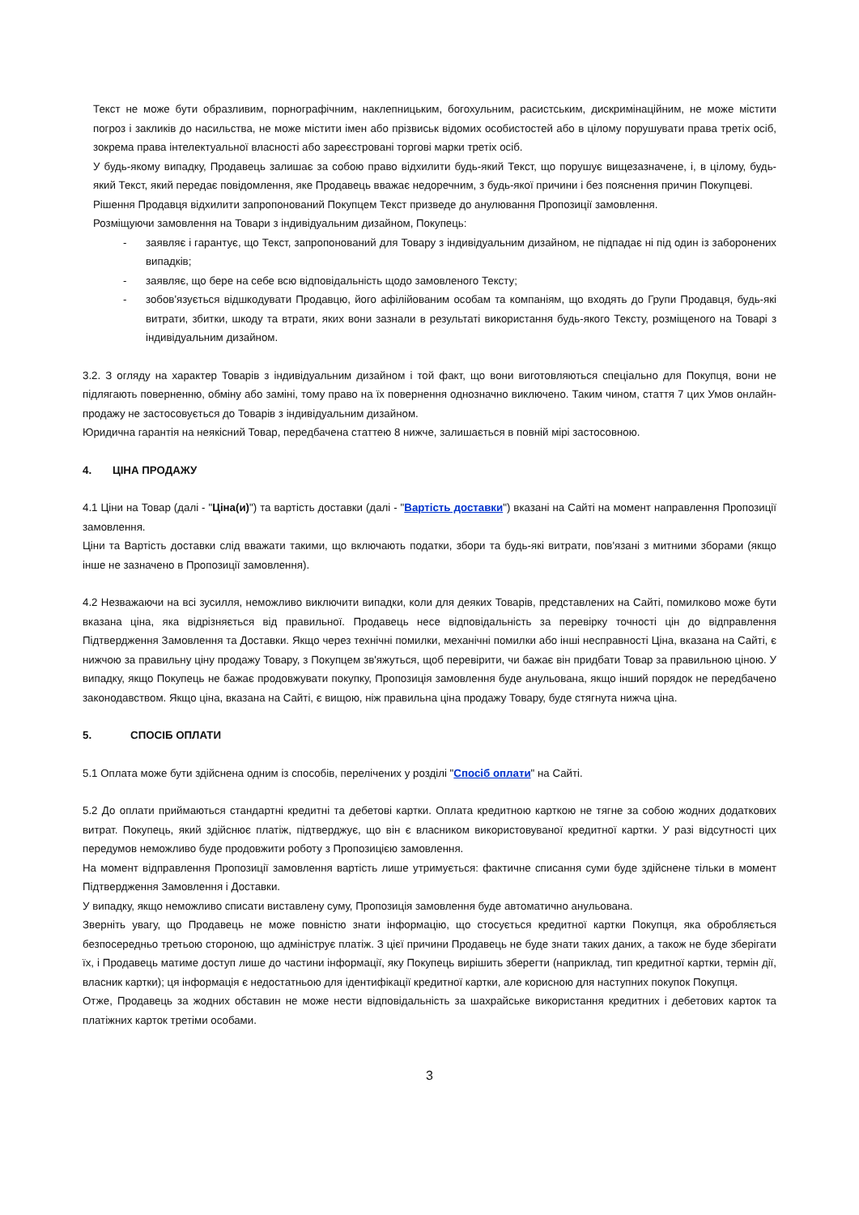Текст не може бути образливим, порнографічним, наклепницьким, богохульним, расистським, дискримінаційним, не може містити погроз і закликів до насильства, не може містити імен або прізвиськ відомих особистостей або в цілому порушувати права третіх осіб, зокрема права інтелектуальної власності або зареєстровані торгові марки третіх осіб.
У будь-якому випадку, Продавець залишає за собою право відхилити будь-який Текст, що порушує вищезазначене, і, в цілому, будь-який Текст, який передає повідомлення, яке Продавець вважає недоречним, з будь-якої причини і без пояснення причин Покупцеві.
Рішення Продавця відхилити запропонований Покупцем Текст призведе до анулювання Пропозиції замовлення.
Розміщуючи замовлення на Товари з індивідуальним дизайном, Покупець:
- заявляє і гарантує, що Текст, запропонований для Товару з індивідуальним дизайном, не підпадає ні під один із заборонених випадків;
- заявляє, що бере на себе всю відповідальність щодо замовленого Тексту;
- зобов'язується відшкодувати Продавцю, його афілійованим особам та компаніям, що входять до Групи Продавця, будь-які витрати, збитки, шкоду та втрати, яких вони зазнали в результаті використання будь-якого Тексту, розміщеного на Товарі з індивідуальним дизайном.
3.2. З огляду на характер Товарів з індивідуальним дизайном і той факт, що вони виготовляються спеціально для Покупця, вони не підлягають поверненню, обміну або заміні, тому право на їх повернення однозначно виключено. Таким чином, стаття 7 цих Умов онлайн-продажу не застосовується до Товарів з індивідуальним дизайном.
Юридична гарантія на неякісний Товар, передбачена статтею 8 нижче, залишається в повній мірі застосовною.
4. ЦІНА ПРОДАЖУ
4.1 Ціни на Товар (далі - "Ціна(и)") та вартість доставки (далі - "Вартість доставки") вказані на Сайті на момент направлення Пропозиції замовлення.
Ціни та Вартість доставки слід вважати такими, що включають податки, збори та будь-які витрати, пов'язані з митними зборами (якщо інше не зазначено в Пропозиції замовлення).
4.2 Незважаючи на всі зусилля, неможливо виключити випадки, коли для деяких Товарів, представлених на Сайті, помилково може бути вказана ціна, яка відрізняється від правильної. Продавець несе відповідальність за перевірку точності цін до відправлення Підтвердження Замовлення та Доставки. Якщо через технічні помилки, механічні помилки або інші несправності Ціна, вказана на Сайті, є нижчою за правильну ціну продажу Товару, з Покупцем зв'яжуться, щоб перевірити, чи бажає він придбати Товар за правильною ціною. У випадку, якщо Покупець не бажає продовжувати покупку, Пропозиція замовлення буде анульована, якщо інший порядок не передбачено законодавством. Якщо ціна, вказана на Сайті, є вищою, ніж правильна ціна продажу Товару, буде стягнута нижча ціна.
5. СПОСІБ ОПЛАТИ
5.1 Оплата може бути здійснена одним із способів, перелічених у розділі "Спосіб оплати" на Сайті.
5.2 До оплати приймаються стандартні кредитні та дебетові картки. Оплата кредитною карткою не тягне за собою жодних додаткових витрат. Покупець, який здійснює платіж, підтверджує, що він є власником використовуваної кредитної картки. У разі відсутності цих передумов неможливо буде продовжити роботу з Пропозицією замовлення.
На момент відправлення Пропозиції замовлення вартість лише утримується: фактичне списання суми буде здійснене тільки в момент Підтвердження Замовлення і Доставки.
У випадку, якщо неможливо списати виставлену суму, Пропозиція замовлення буде автоматично анульована.
Зверніть увагу, що Продавець не може повністю знати інформацію, що стосується кредитної картки Покупця, яка обробляється безпосередньо третьою стороною, що адмініструє платіж. З цієї причини Продавець не буде знати таких даних, а також не буде зберігати їх, і Продавець матиме доступ лише до частини інформації, яку Покупець вирішить зберегти (наприклад, тип кредитної картки, термін дії, власник картки); ця інформація є недостатньою для ідентифікації кредитної картки, але корисною для наступних покупок Покупця.
Отже, Продавець за жодних обставин не може нести відповідальність за шахрайське використання кредитних і дебетових карток та платіжних карток третіми особами.
3